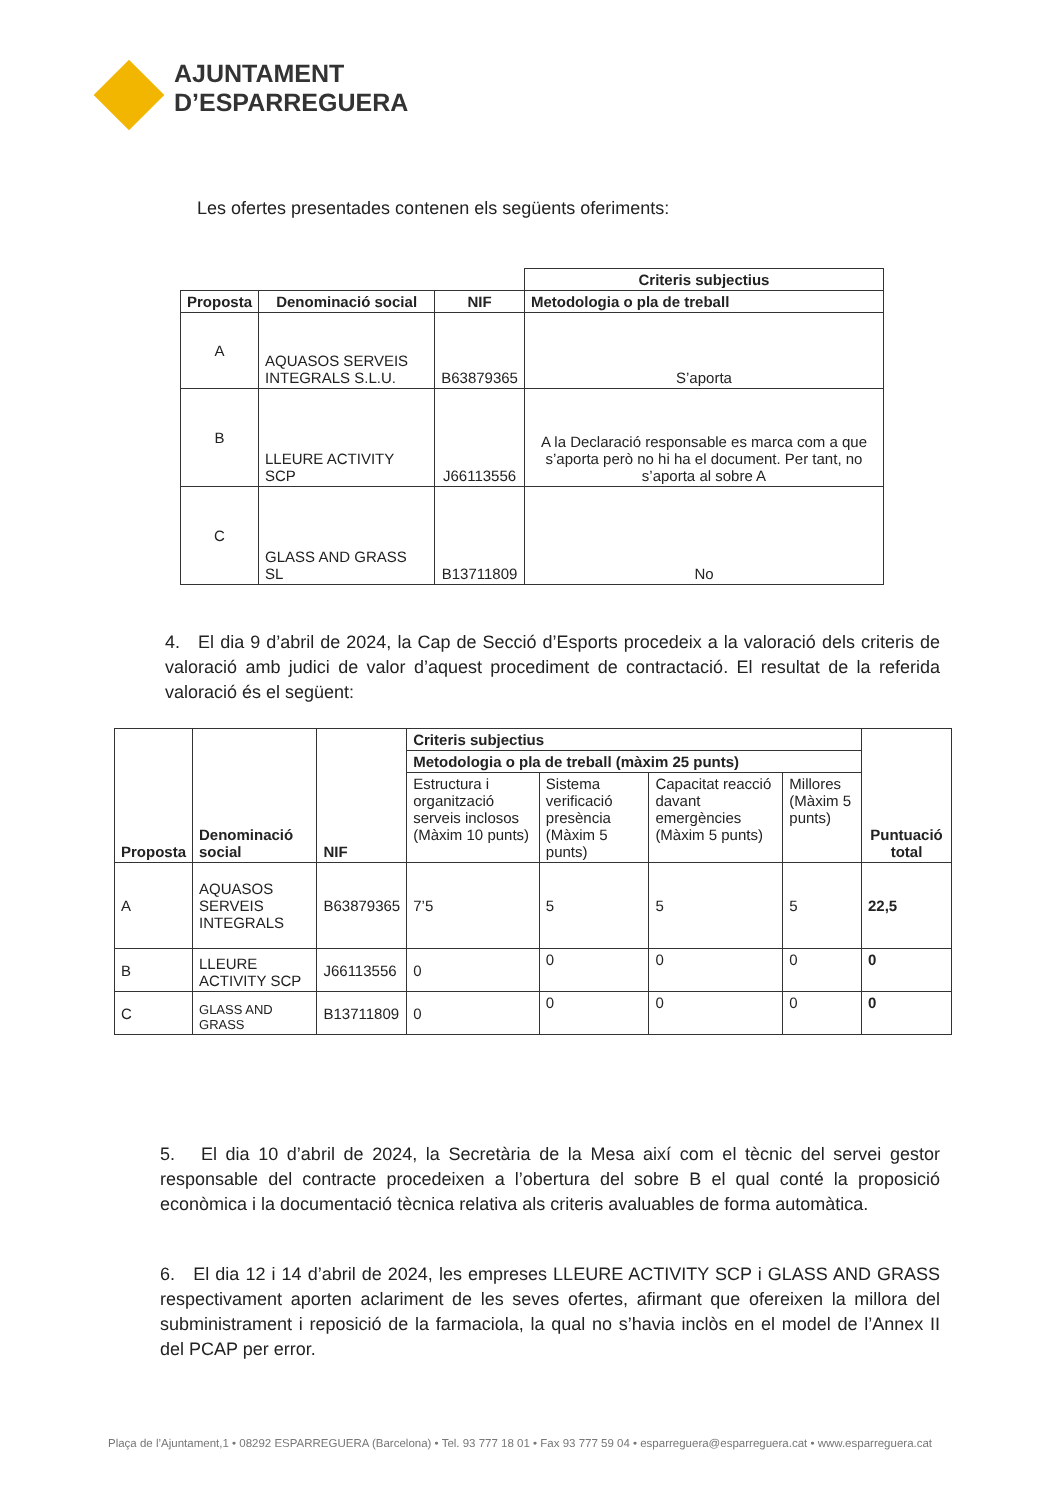AJUNTAMENT
D’ESPARREGUERA
Les ofertes presentades contenen els següents oferiments:
| | | | Criteris subjectius |
| Proposta | Denominació social | NIF | Metodologia o pla de treball |
| A | AQUASOS SERVEIS INTEGRALS S.L.U. | B63879365 | S’aporta |
| B | LLEURE ACTIVITY SCP | J66113556 | A la Declaració responsable es marca com a que s’aporta però no hi ha el document. Per tant, no s’aporta al sobre A |
| C | GLASS AND GRASS SL | B13711809 | No |
4. El dia 9 d’abril de 2024, la Cap de Secció d’Esports procedeix a la valoració dels criteris de valoració amb judici de valor d’aquest procediment de contractació. El resultat de la referida valoració és el següent:
| Proposta | Denominació social | NIF | Criteris subjectius | | | | Puntuació total |
| --- | --- | --- | --- | --- | --- | --- | --- |
| | | | Metodologia o pla de treball (màxim 25 punts) | | | | |
| | | | Estructura i organització serveis inclosos (Màxim 10 punts) | Sistema verificació presència (Màxim 5 punts) | Capacitat reacció davant emergències (Màxim 5 punts) | Millores (Màxim 5 punts) | |
| A | AQUASOS SERVEIS INTEGRALS | B63879365 | 7’5 | 5 | 5 | 5 | 22,5 |
| B | LLEURE ACTIVITY SCP | J66113556 | 0 | 0 | 0 | 0 | 0 |
| C | GLASS AND GRASS | B13711809 | 0 | 0 | 0 | 0 | 0 |
5. El dia 10 d’abril de 2024, la Secretària de la Mesa així com el tècnic del servei gestor responsable del contracte procedeixen a l’obertura del sobre B el qual conté la proposició econòmica i la documentació tècnica relativa als criteris avaluables de forma automàtica.
6. El dia 12 i 14 d’abril de 2024, les empreses LLEURE ACTIVITY SCP i GLASS AND GRASS respectivament aporten aclariment de les seves ofertes, afirmant que ofereixen la millora del subministrament i reposició de la farmaciola, la qual no s’havia inclòs en el model de l’Annex II del PCAP per error.
Plaça de l’Ajuntament,1 • 08292 ESPARREGUERA (Barcelona) • Tel. 93 777 18 01 • Fax 93 777 59 04 • esparreguera@esparreguera.cat • www.esparreguera.cat